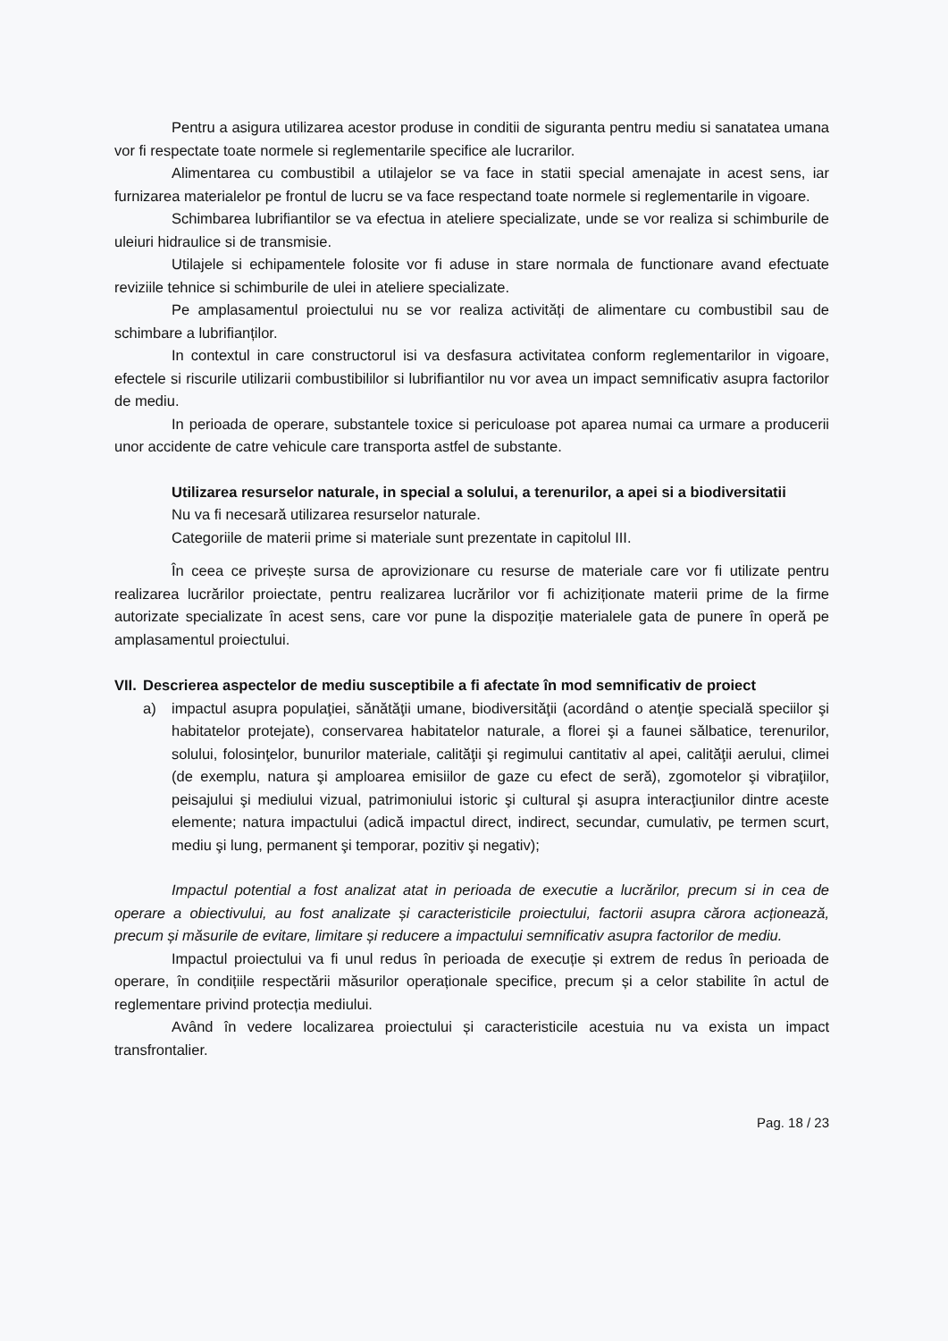Pentru a asigura utilizarea acestor produse in conditii de siguranta pentru mediu si sanatatea umana vor fi respectate toate normele si reglementarile specifice ale lucrarilor.
Alimentarea cu combustibil a utilajelor se va face in statii special amenajate in acest sens, iar furnizarea materialelor pe frontul de lucru se va face respectand toate normele si reglementarile in vigoare.
Schimbarea lubrifiantilor se va efectua in ateliere specializate, unde se vor realiza si schimburile de uleiuri hidraulice si de transmisie.
Utilajele si echipamentele folosite vor fi aduse in stare normala de functionare avand efectuate reviziile tehnice si schimburile de ulei in ateliere specializate.
Pe amplasamentul proiectului nu se vor realiza activități de alimentare cu combustibil sau de schimbare a lubrifianților.
In contextul in care constructorul isi va desfasura activitatea conform reglementarilor in vigoare, efectele si riscurile utilizarii combustibililor si lubrifiantilor nu vor avea un impact semnificativ asupra factorilor de mediu.
In perioada de operare, substantele toxice si periculoase pot aparea numai ca urmare a producerii unor accidente de catre vehicule care transporta astfel de substante.
Utilizarea resurselor naturale, in special a solului, a terenurilor, a apei si a biodiversitatii
Nu va fi necesară utilizarea resurselor naturale.
Categoriile de materii prime si materiale sunt prezentate in capitolul III.
În ceea ce privește sursa de aprovizionare cu resurse de materiale care vor fi utilizate pentru realizarea lucrărilor proiectate, pentru realizarea lucrărilor vor fi achiziționate materii prime de la firme autorizate specializate în acest sens, care vor pune la dispoziție materialele gata de punere în operă pe amplasamentul proiectului.
VII.
Descrierea aspectelor de mediu susceptibile a fi afectate în mod semnificativ de proiect
a) impactul asupra populaţiei, sănătăţii umane, biodiversităţii (acordând o atenţie specială speciilor şi habitatelor protejate), conservarea habitatelor naturale, a florei şi a faunei sălbatice, terenurilor, solului, folosinţelor, bunurilor materiale, calităţii şi regimului cantitativ al apei, calităţii aerului, climei (de exemplu, natura şi amploarea emisiilor de gaze cu efect de seră), zgomotelor şi vibraţiilor, peisajului şi mediului vizual, patrimoniului istoric şi cultural şi asupra interacţiunilor dintre aceste elemente; natura impactului (adică impactul direct, indirect, secundar, cumulativ, pe termen scurt, mediu şi lung, permanent şi temporar, pozitiv şi negativ);
Impactul potential a fost analizat atat in perioada de executie a lucrărilor, precum si in cea de operare a obiectivului, au fost analizate și caracteristicile proiectului, factorii asupra cărora acționează, precum și măsurile de evitare, limitare și reducere a impactului semnificativ asupra factorilor de mediu.
Impactul proiectului va fi unul redus în perioada de execuție și extrem de redus în perioada de operare, în condițiile respectării măsurilor operaționale specifice, precum și a celor stabilite în actul de reglementare privind protecția mediului.
Având în vedere localizarea proiectului și caracteristicile acestuia nu va exista un impact transfrontalier.
Pag. 18 / 23